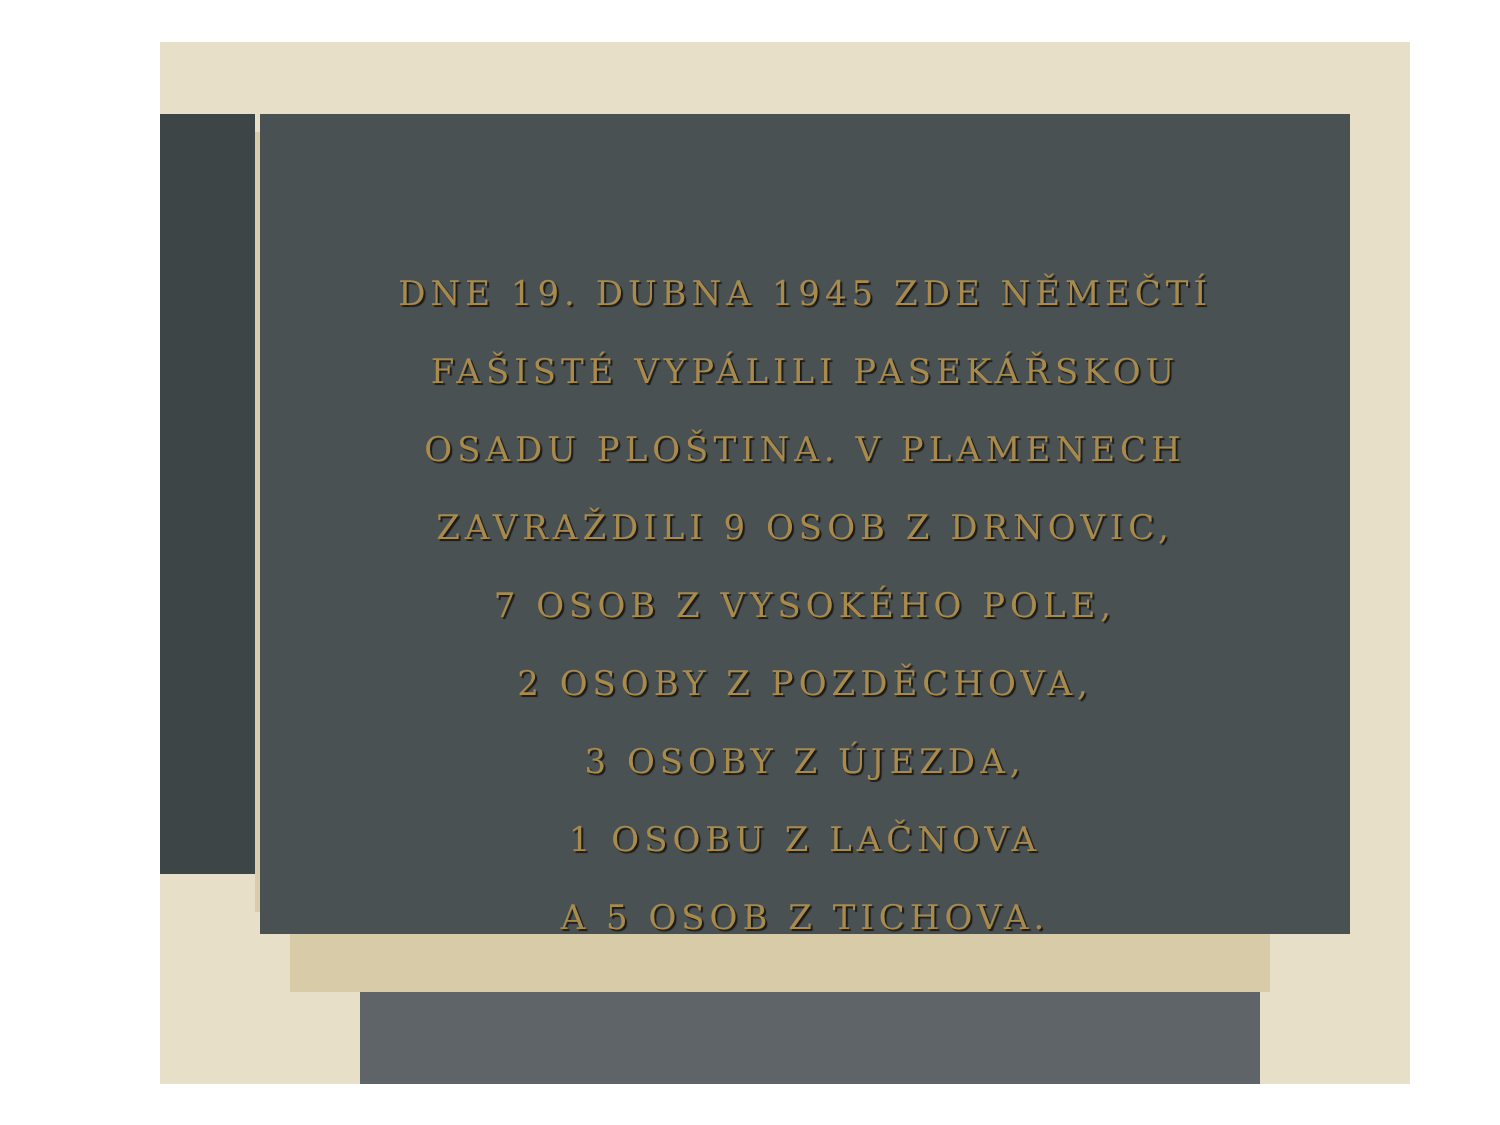DNE 19. DUBNA 1945 ZDE NĚMEČTÍ
FAŠISTÉ VYPÁLILI PASEKÁŘSKOU
OSADU PLOŠTINA. V PLAMENECH
ZAVRAŽDILI 9 OSOB Z DRNOVIC,
7 OSOB Z VYSOKÉHO POLE,
2 OSOBY Z POZDĚCHOVA,
3 OSOBY Z ÚJEZDA,
1 OSOBU Z LAČNOVA
A 5 OSOB Z TICHOVA.